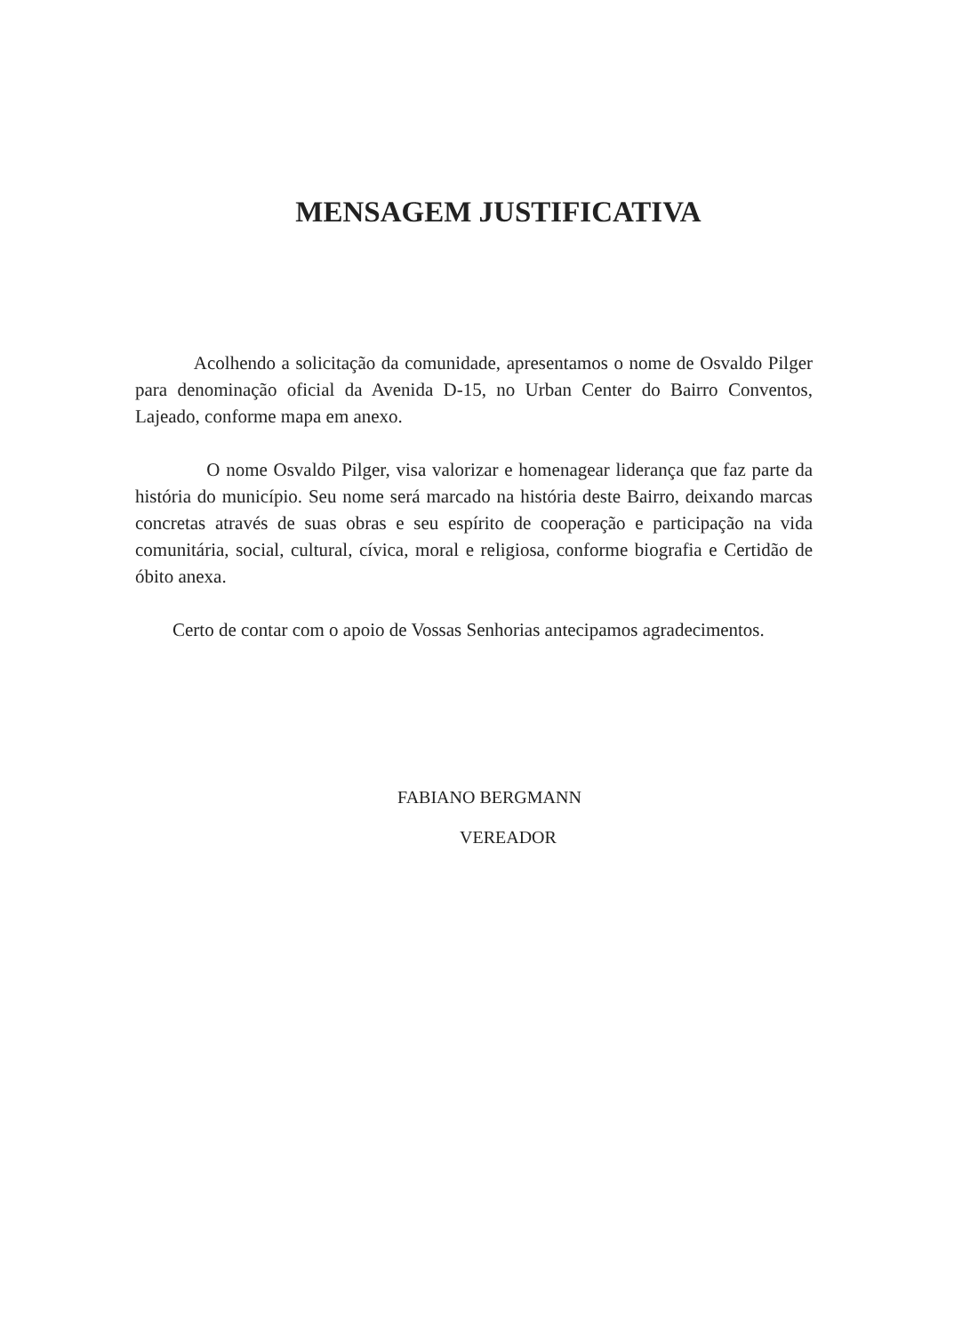MENSAGEM JUSTIFICATIVA
Acolhendo a solicitação da comunidade, apresentamos o nome de Osvaldo Pilger para denominação oficial da Avenida D-15, no Urban Center do Bairro Conventos, Lajeado, conforme mapa em anexo.
O nome Osvaldo Pilger, visa valorizar e homenagear liderança que faz parte da história do município. Seu nome será marcado na história deste Bairro, deixando marcas concretas através de suas obras e seu espírito de cooperação e participação na vida comunitária, social, cultural, cívica, moral e religiosa, conforme biografia e Certidão de óbito anexa.
Certo de contar com o apoio de Vossas Senhorias antecipamos agradecimentos.
FABIANO BERGMANN
VEREADOR